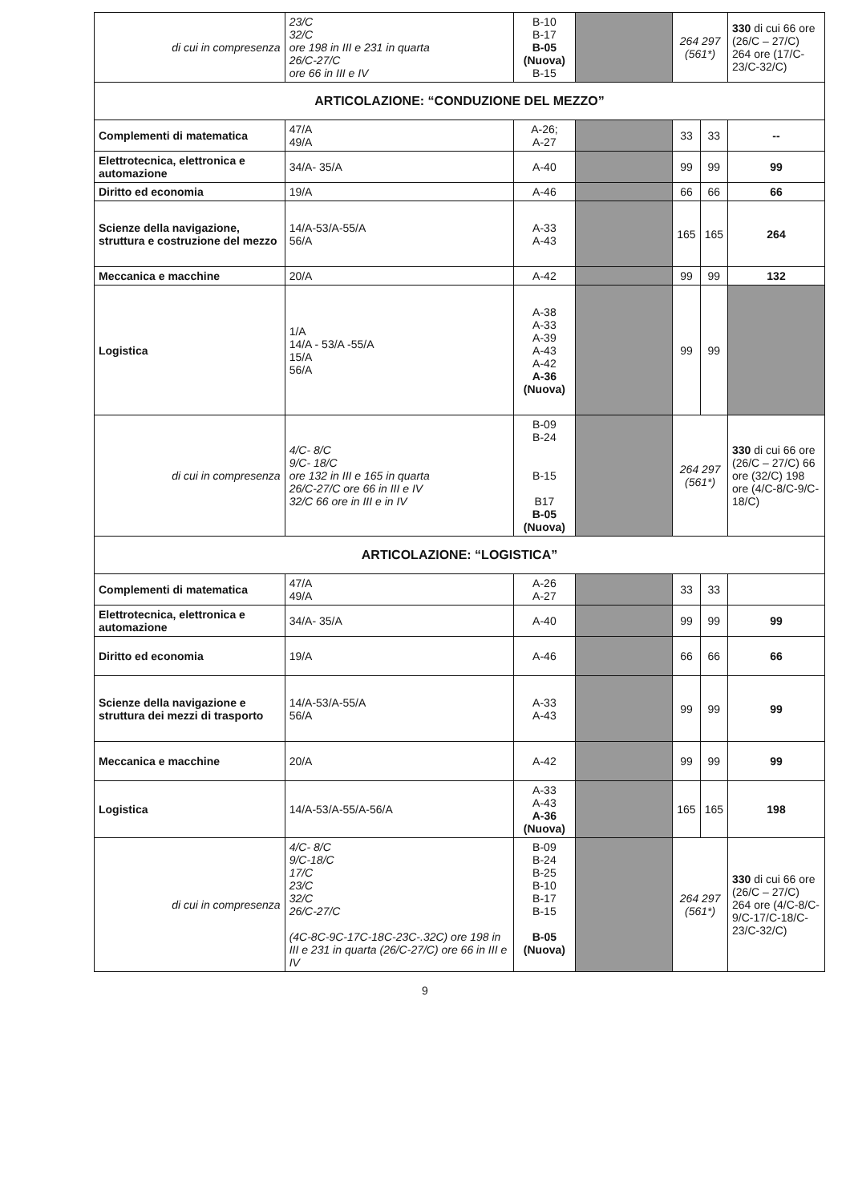| di cui in compresenza | 23/C 32/C ore 198 in III e 231 in quarta 26/C-27/C ore 66 in III e IV | B-10 B-17 B-05 (Nuova) B-15 | | 264 297 (561*) | | 330 di cui 66 ore (26/C – 27/C) 264 ore (17/C-23/C-32/C) |
| ARTICOLAZIONE: “CONDUZIONE DEL MEZZO” | | | | | | |
| Complementi di matematica | 47/A 49/A | A-26; A-27 | | 33 | 33 | -- |
| Elettrotecnica, elettronica e automazione | 34/A- 35/A | A-40 | | 99 | 99 | 99 |
| Diritto ed economia | 19/A | A-46 | | 66 | 66 | 66 |
| Scienze della navigazione, struttura e costruzione del mezzo | 14/A-53/A-55/A 56/A | A-33 A-43 | | 165 | 165 | 264 |
| Meccanica e macchine | 20/A | A-42 | | 99 | 99 | 132 |
| Logistica | 1/A 14/A - 53/A -55/A 15/A 56/A | A-38 A-33 A-39 A-43 A-42 A-36 (Nuova) | | 99 | 99 | |
| di cui in compresenza | 4/C- 8/C 9/C- 18/C ore 132 in III e 165 in quarta 26/C-27/C ore 66 in III e IV 32/C 66 ore in III e in IV | B-09 B-24 B-15 B17 B-05 (Nuova) | | 264 297 (561*) | | 330 di cui 66 ore (26/C – 27/C) 66 ore (32/C) 198 ore (4/C-8/C-9/C-18/C) |
| ARTICOLAZIONE: “LOGISTICA” | | | | | | |
| Complementi di matematica | 47/A 49/A | A-26 A-27 | | 33 | 33 | |
| Elettrotecnica, elettronica e automazione | 34/A- 35/A | A-40 | | 99 | 99 | 99 |
| Diritto ed economia | 19/A | A-46 | | 66 | 66 | 66 |
| Scienze della navigazione e struttura dei mezzi di trasporto | 14/A-53/A-55/A 56/A | A-33 A-43 | | 99 | 99 | 99 |
| Meccanica e macchine | 20/A | A-42 | | 99 | 99 | 99 |
| Logistica | 14/A-53/A-55/A-56/A | A-33 A-43 A-36 (Nuova) | | 165 | 165 | 198 |
| di cui in compresenza | 4/C- 8/C 9/C-18/C 17/C 23/C 32/C 26/C-27/C (4C-8C-9C-17C-18C-23C-.32C) ore 198 in III e 231 in quarta (26/C-27/C) ore 66 in III e IV | B-09 B-24 B-25 B-10 B-17 B-15 B-05 (Nuova) | | 264 297 (561*) | | 330 di cui 66 ore (26/C – 27/C) 264 ore (4/C-8/C-9/C-17/C-18/C-23/C-32/C) |
9